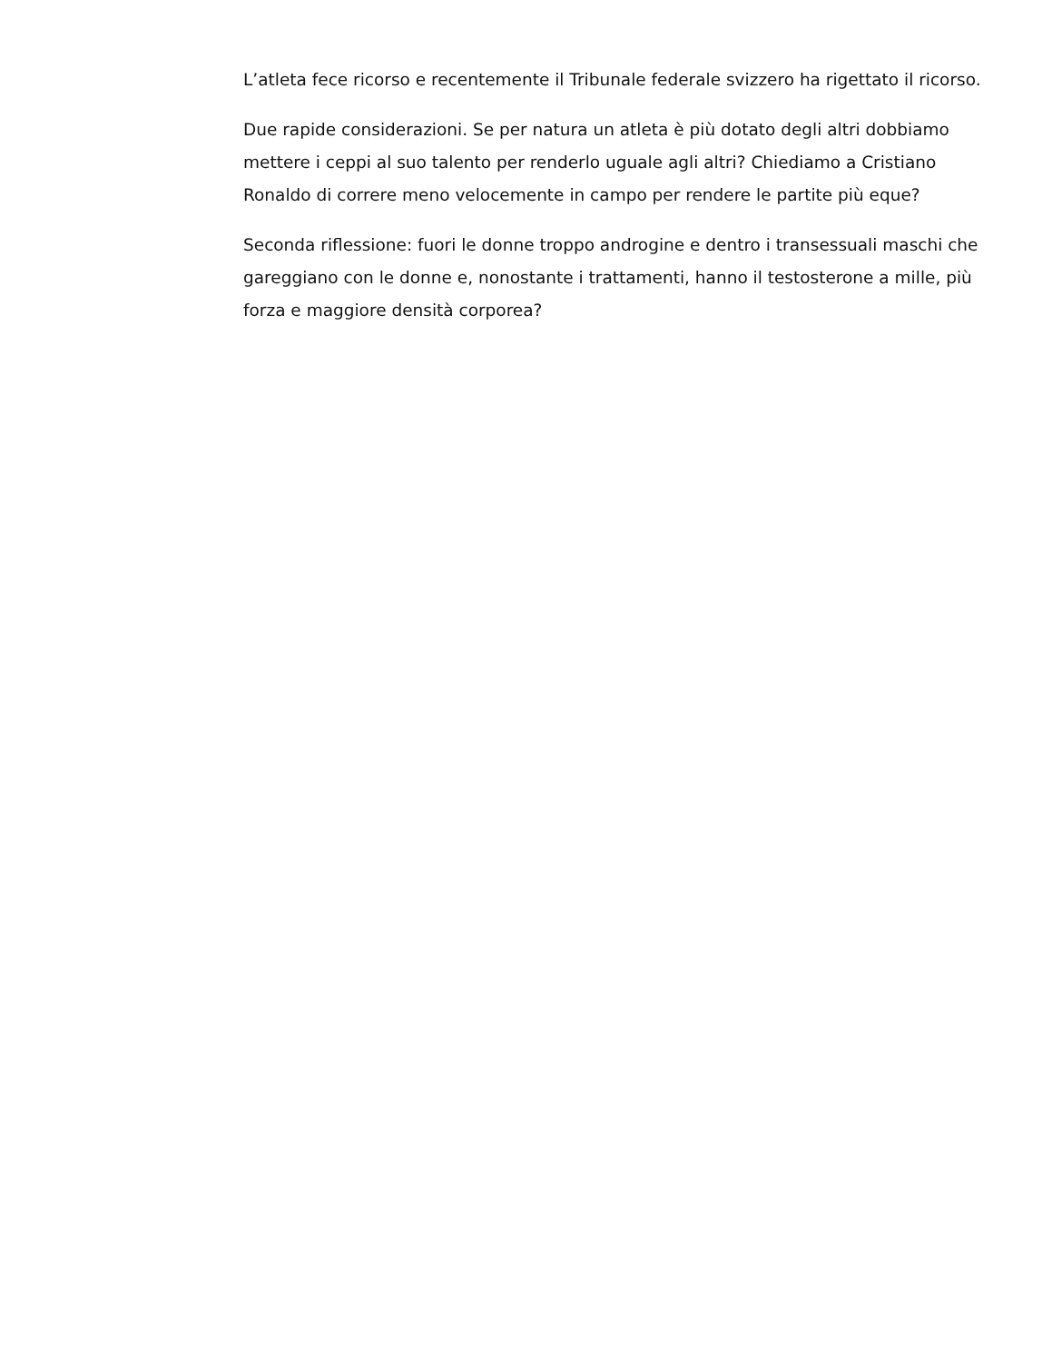L’atleta fece ricorso e recentemente il Tribunale federale svizzero ha rigettato il ricorso.
Due rapide considerazioni. Se per natura un atleta è più dotato degli altri dobbiamo mettere i ceppi al suo talento per renderlo uguale agli altri? Chiediamo a Cristiano Ronaldo di correre meno velocemente in campo per rendere le partite più eque?
Seconda riflessione: fuori le donne troppo androgine e dentro i transessuali maschi che gareggiano con le donne e, nonostante i trattamenti, hanno il testosterone a mille, più forza e maggiore densità corporea?